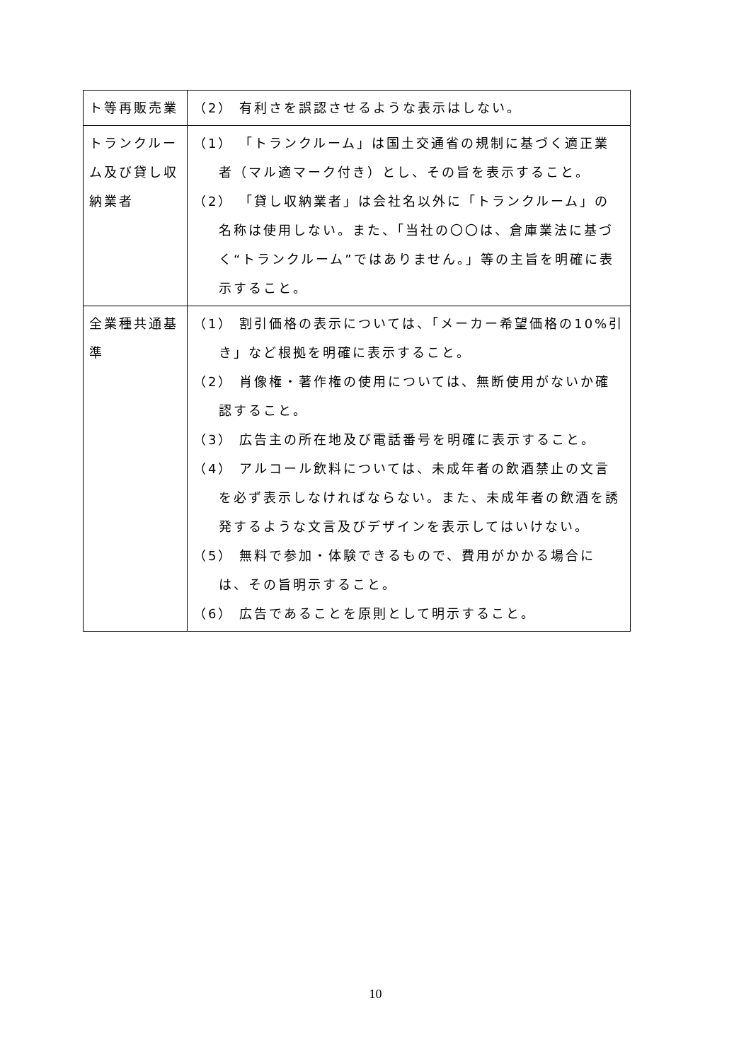| ト等再販売業 | （2） 有利さを誤認させるような表示はしない。 |
| トランクルーム及び貸し収納業者 | （1） 「トランクルーム」は国土交通省の規制に基づく適正業者（マル適マーク付き）とし、その旨を表示すること。 （2） 「貸し収納業者」は会社名以外に「トランクルーム」の名称は使用しない。また、「当社の〇〇は、倉庫業法に基づく“トランクルーム”ではありません。」等の主旨を明確に表示すること。 |
| 全業種共通基準 | （1） 割引価格の表示については、「メーカー希望価格の10%引き」など根拠を明確に表示すること。 （2） 肖像権・著作権の使用については、無断使用がないか確認すること。 （3） 広告主の所在地及び電話番号を明確に表示すること。 （4） アルコール飲料については、未成年者の飲酒禁止の文言を必ず表示しなければならない。また、未成年者の飲酒を誘発するような文言及びデザインを表示してはいけない。 （5） 無料で参加・体験できるもので、費用がかかる場合には、その旨明示すること。 （6） 広告であることを原則として明示すること。 |
10